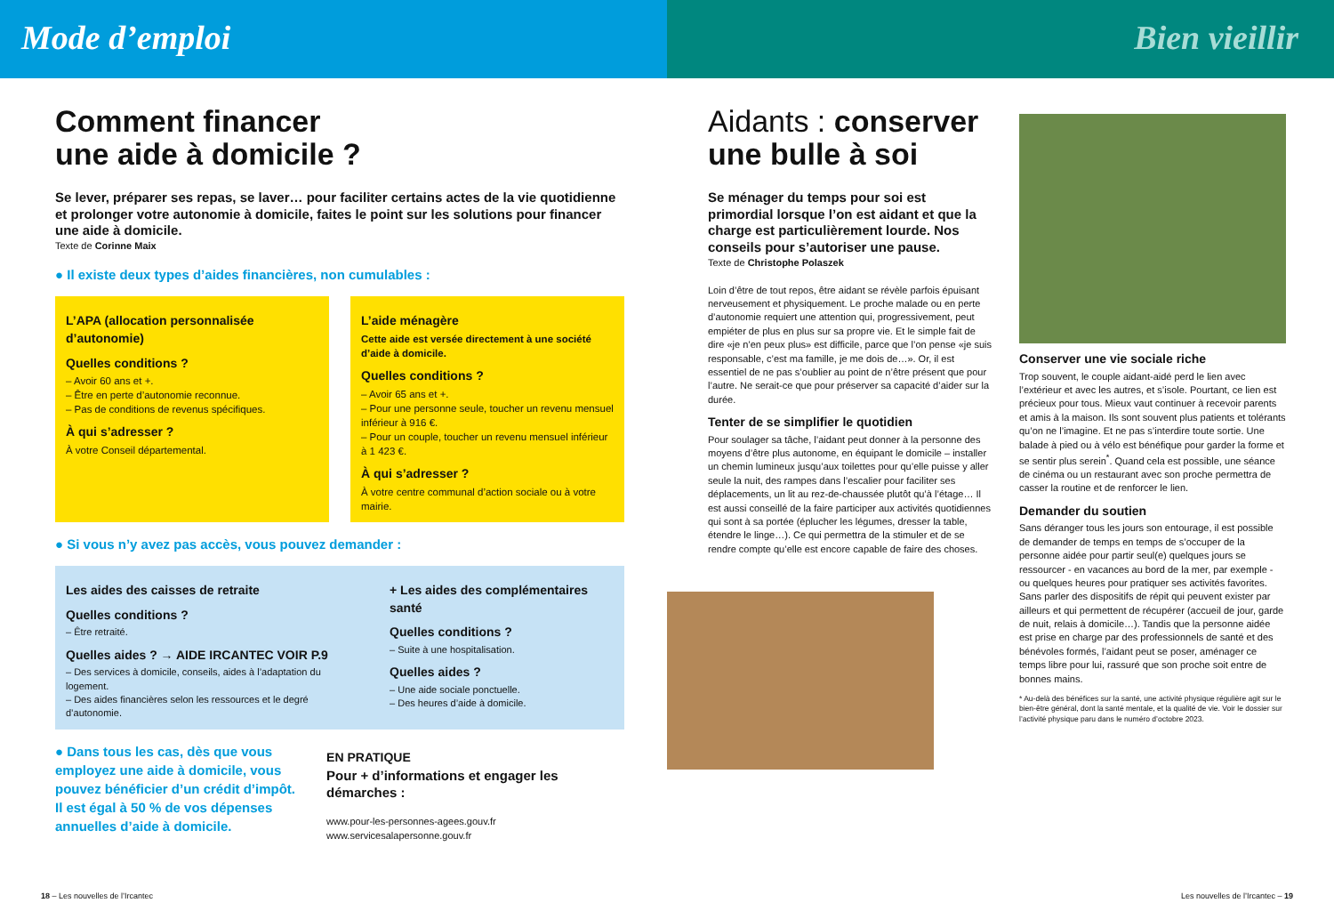Mode d’emploi
Comment financer
une aide à domicile ?
Se lever, préparer ses repas, se laver… pour faciliter certains actes de la vie quotidienne et prolonger votre autonomie à domicile, faites le point sur les solutions pour financer une aide à domicile.
Texte de Corinne Maix
● Il existe deux types d’aides financières, non cumulables :
L’APA (allocation personnalisée d’autonomie)
Quelles conditions ?
– Avoir 60 ans et +.
– Être en perte d’autonomie reconnue.
– Pas de conditions de revenus spécifiques.
À qui s’adresser ?
À votre Conseil départemental.
L’aide ménagère
Cette aide est versée directement à une société d’aide à domicile.
Quelles conditions ?
– Avoir 65 ans et +.
– Pour une personne seule, toucher un revenu mensuel inférieur à 916 €.
– Pour un couple, toucher un revenu mensuel inférieur à 1 423 €.
À qui s’adresser ?
À votre centre communal d’action sociale ou à votre mairie.
● Si vous n’y avez pas accès, vous pouvez demander :
Les aides des caisses de retraite
Quelles conditions ?
– Être retraité.
Quelles aides ? → AIDE IRCANTEC VOIR P.9
– Des services à domicile, conseils, aides à l’adaptation du logement.
– Des aides financières selon les ressources et le degré d’autonomie.
+ Les aides des complémentaires santé
Quelles conditions ?
– Suite à une hospitalisation.
Quelles aides ?
– Une aide sociale ponctuelle.
– Des heures d’aide à domicile.
● Dans tous les cas, dès que vous employez une aide à domicile, vous pouvez bénéficier d’un crédit d’impôt. Il est égal à 50 % de vos dépenses annuelles d’aide à domicile.
EN PRATIQUE
Pour + d’informations et engager les démarches :
www.pour-les-personnes-agees.gouv.fr
www.servicesalapersonne.gouv.fr
18 – Les nouvelles de l’Ircantec
Bien vieillir
Aidants : conserver une bulle à soi
Se ménager du temps pour soi est primordial lorsque l’on est aidant et que la charge est particulièrement lourde. Nos conseils pour s’autoriser une pause.
Texte de Christophe Polaszek
Loin d’être de tout repos, être aidant se révèle parfois épuisant nerveusement et physiquement. Le proche malade ou en perte d’autonomie requiert une attention qui, progressivement, peut empiéter de plus en plus sur sa propre vie. Et le simple fait de dire «je n’en peux plus» est difficile, parce que l’on pense «je suis responsable, c’est ma famille, je me dois de…». Or, il est essentiel de ne pas s’oublier au point de n’être présent que pour l’autre. Ne serait-ce que pour préserver sa capacité d’aider sur la durée.
Tenter de se simplifier le quotidien
Pour soulager sa tâche, l’aidant peut donner à la personne des moyens d’être plus autonome, en équipant le domicile – installer un chemin lumineux jusqu’aux toilettes pour qu’elle puisse y aller seule la nuit, des rampes dans l’escalier pour faciliter ses déplacements, un lit au rez-de-chaussée plutôt qu’à l’étage… Il est aussi conseillé de la faire participer aux activités quotidiennes qui sont à sa portée (éplucher les légumes, dresser la table, étendre le linge…). Ce qui permettra de la stimuler et de se rendre compte qu’elle est encore capable de faire des choses.
Conserver une vie sociale riche
Trop souvent, le couple aidant-aidé perd le lien avec l’extérieur et avec les autres, et s’isole. Pourtant, ce lien est précieux pour tous. Mieux vaut continuer à recevoir parents et amis à la maison. Ils sont souvent plus patients et tolérants qu’on ne l’imagine. Et ne pas s’interdire toute sortie. Une balade à pied ou à vélo est bénéfique pour garder la forme et se sentir plus serein<sup>*</sup>. Quand cela est possible, une séance de cinéma ou un restaurant avec son proche permettra de casser la routine et de renforcer le lien.
Demander du soutien
Sans déranger tous les jours son entourage, il est possible de demander de temps en temps de s’occuper de la personne aidée pour partir seul(e) quelques jours se ressourcer - en vacances au bord de la mer, par exemple - ou quelques heures pour pratiquer ses activités favorites. Sans parler des dispositifs de répit qui peuvent exister par ailleurs et qui permettent de récupérer (accueil de jour, garde de nuit, relais à domicile…). Tandis que la personne aidée est prise en charge par des professionnels de santé et des bénévoles formés, l’aidant peut se poser, aménager ce temps libre pour lui, rassuré que son proche soit entre de bonnes mains.
* Au-delà des bénéfices sur la santé, une activité physique régulière agit sur le bien-être général, dont la santé mentale, et la qualité de vie. Voir le dossier sur l’activité physique paru dans le numéro d’octobre 2023.
Les nouvelles de l’Ircantec – 19